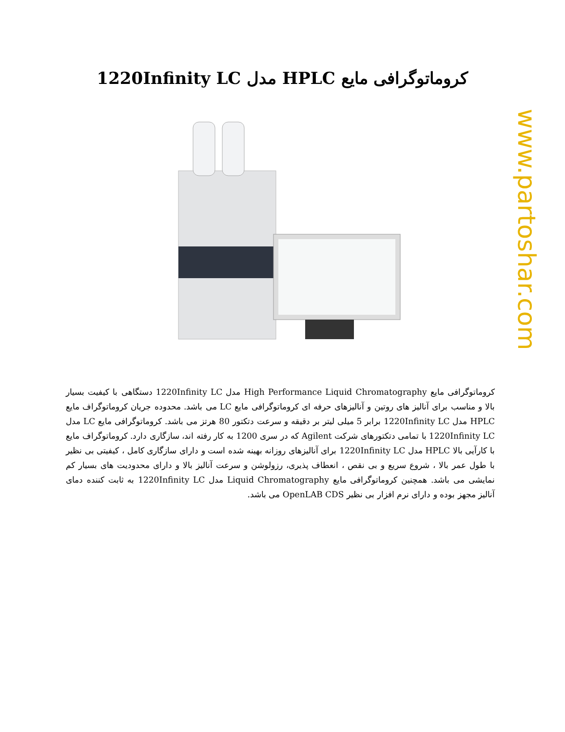www.partoshar.com
کروماتوگرافی مایع HPLC مدل 1220Infinity LC
کروماتوگرافی مایع High Performance Liquid Chromatography مدل 1220Infinity LC دستگاهی با کیفیت بسیار بالا و مناسب برای آنالیز های روتین و آنالیزهای حرفه ای کروماتوگرافی مایع LC می باشد. محدوده جریان کروماتوگراف مایع HPLC مدل 1220Infinity LC برابر 5 میلی لیتر بر دقیقه و سرعت دتکتور 80 هرتز می باشد. کروماتوگرافی مایع LC مدل 1220Infinity LC با تمامی دتکتورهای شرکت Agilent که در سری 1200 به کار رفته اند، سازگاری دارد. کروماتوگراف مایع با کارآیی بالا HPLC مدل 1220Infinity LC برای آنالیزهای روزانه بهینه شده است و دارای سازگاری کامل ، کیفیتی بی نظیر با طول عمر بالا ، شروع سریع و بی نقص ، انعطاف پذیری، رزولوشن و سرعت آنالیز بالا و دارای محدودیت های بسیار کم نمایشی می باشد. همچنین کروماتوگرافی مایع Liquid Chromatography مدل 1220Infinity LC به ثابت کننده دمای آنالیز مجهز بوده و دارای نرم افزار بی نظیر OpenLAB CDS می باشد.